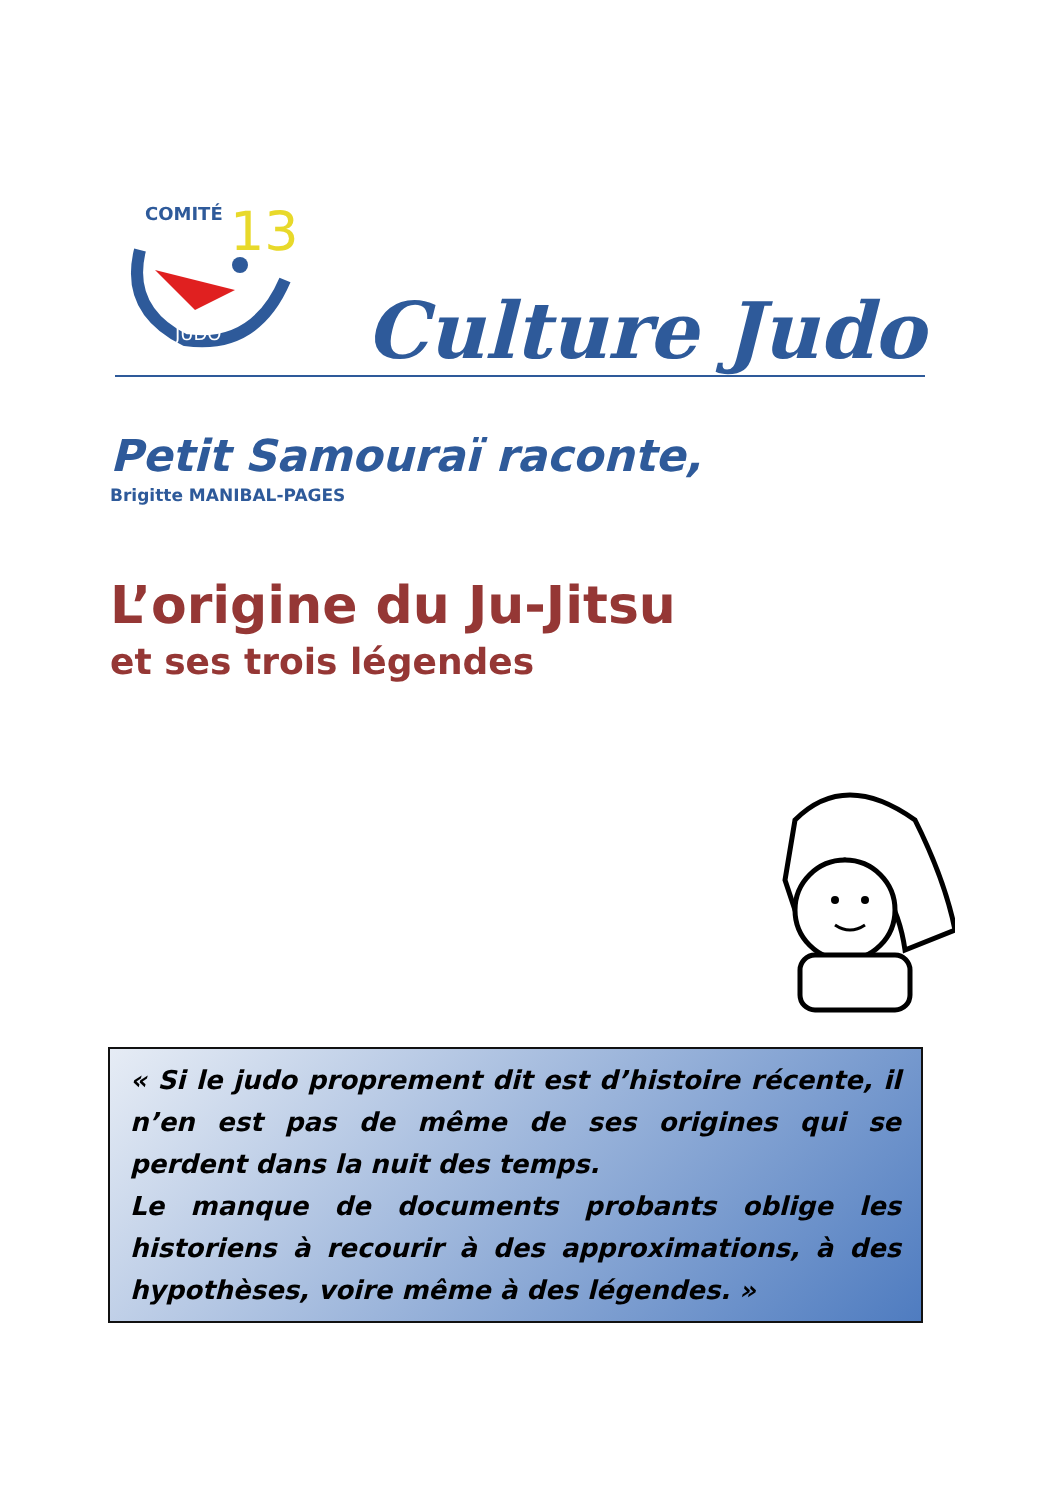COMITÉ
13
JUDO
Culture Judo
Petit Samouraï raconte,
Brigitte MANIBAL-PAGES
L’origine du Ju-Jitsu
et ses trois légendes
« Si le judo proprement dit est d’histoire récente, il n’en est pas de même de ses origines qui se perdent dans la nuit des temps.
Le manque de documents probants oblige les historiens à recourir à des approximations, à des hypothèses, voire même à des légendes. »